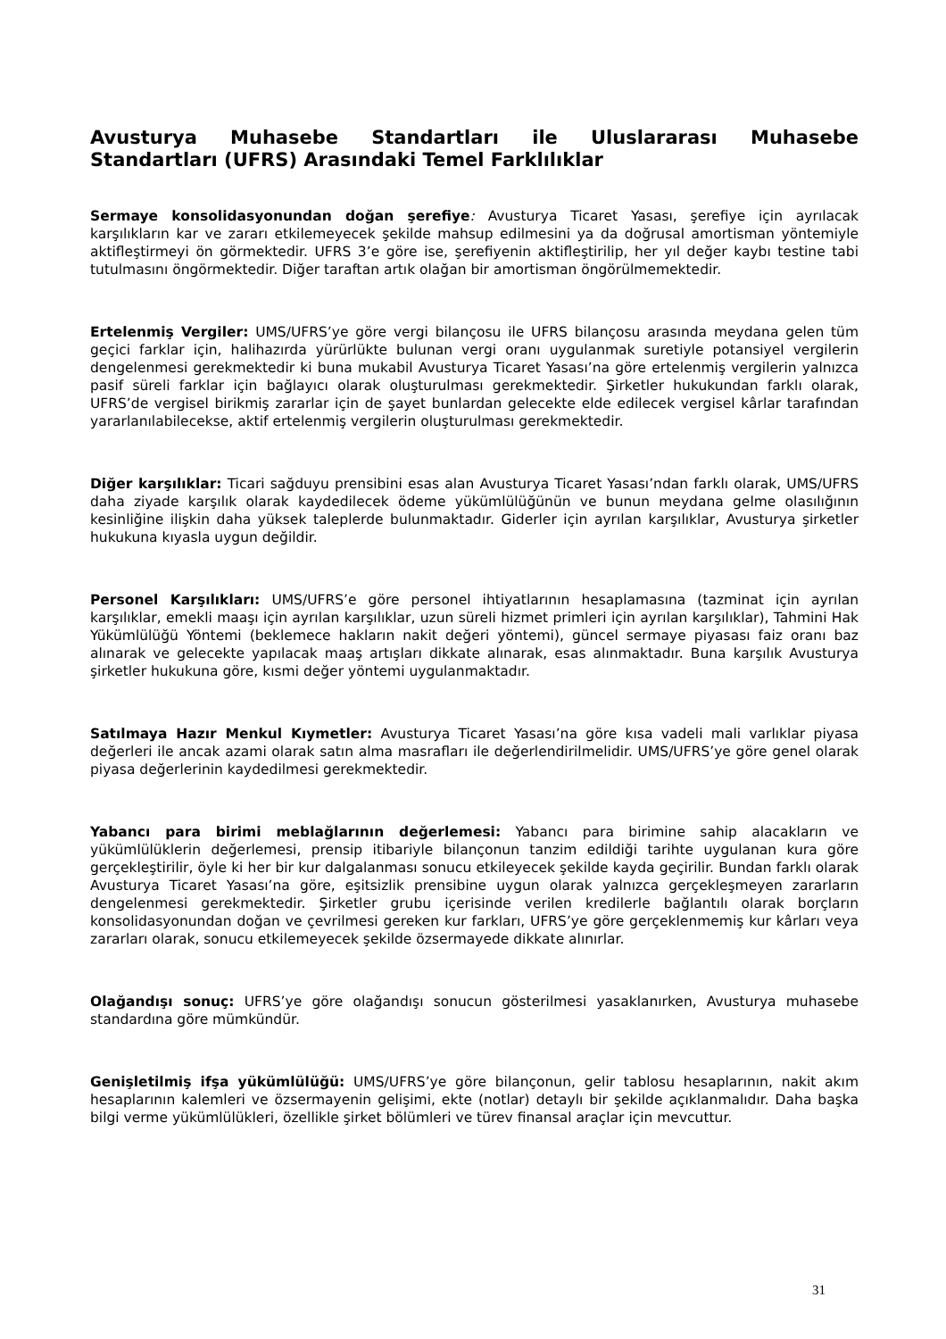Avusturya Muhasebe Standartları ile Uluslararası Muhasebe Standartları (UFRS) Arasındaki Temel Farklılıklar
Sermaye konsolidasyonundan doğan şerefiye: Avusturya Ticaret Yasası, şerefiye için ayrılacak karşılıkların kar ve zararı etkilemeyecek şekilde mahsup edilmesini ya da doğrusal amortisman yöntemiyle aktifleştirmeyi ön görmektedir. UFRS 3’e göre ise, şerefiyenin aktifleştirilip, her yıl değer kaybı testine tabi tutulmasını öngörmektedir. Diğer taraftan artık olağan bir amortisman öngörülmemektedir.
Ertelenmiş Vergiler: UMS/UFRS’ye göre vergi bilançosu ile UFRS bilançosu arasında meydana gelen tüm geçici farklar için, halihazırda yürürlükte bulunan vergi oranı uygulanmak suretiyle potansiyel vergilerin dengelenmesi gerekmektedir ki buna mukabil Avusturya Ticaret Yasası’na göre ertelenmiş vergilerin yalnızca pasif süreli farklar için bağlayıcı olarak oluşturulması gerekmektedir. Şirketler hukukundan farklı olarak, UFRS’de vergisel birikmiş zararlar için de şayet bunlardan gelecekte elde edilecek vergisel kârlar tarafından yararlanılabilecekse, aktif ertelenmiş vergilerin oluşturulması gerekmektedir.
Diğer karşılıklar: Ticari sağduyu prensibini esas alan Avusturya Ticaret Yasası’ndan farklı olarak, UMS/UFRS daha ziyade karşılık olarak kaydedilecek ödeme yükümlülüğünün ve bunun meydana gelme olasılığının kesinliğine ilişkin daha yüksek taleplerde bulunmaktadır. Giderler için ayrılan karşılıklar, Avusturya şirketler hukukuna kıyasla uygun değildir.
Personel Karşılıkları: UMS/UFRS’e göre personel ihtiyatlarının hesaplamasına (tazminat için ayrılan karşılıklar, emekli maaşı için ayrılan karşılıklar, uzun süreli hizmet primleri için ayrılan karşılıklar), Tahmini Hak Yükümlülüğü Yöntemi (beklemece hakların nakit değeri yöntemi), güncel sermaye piyasası faiz oranı baz alınarak ve gelecekte yapılacak maaş artışları dikkate alınarak, esas alınmaktadır. Buna karşılık Avusturya şirketler hukukuna göre, kısmi değer yöntemi uygulanmaktadır.
Satılmaya Hazır Menkul Kıymetler: Avusturya Ticaret Yasası’na göre kısa vadeli mali varlıklar piyasa değerleri ile ancak azami olarak satın alma masrafları ile değerlendirilmelidir. UMS/UFRS’ye göre genel olarak piyasa değerlerinin kaydedilmesi gerekmektedir.
Yabancı para birimi meblağlarının değerlemesi: Yabancı para birimine sahip alacakların ve yükümlülüklerin değerlemesi, prensip itibariyle bilançonun tanzim edildiği tarihte uygulanan kura göre gerçekleştirilir, öyle ki her bir kur dalgalanması sonucu etkileyecek şekilde kayda geçirilir. Bundan farklı olarak Avusturya Ticaret Yasası’na göre, eşitsizlik prensibine uygun olarak yalnızca gerçekleşmeyen zararların dengelenmesi gerekmektedir. Şirketler grubu içerisinde verilen kredilerle bağlantılı olarak borçların konsolidasyonundan doğan ve çevrilmesi gereken kur farkları, UFRS’ye göre gerçeklenmemiş kur kârları veya zararları olarak, sonucu etkilemeyecek şekilde özsermayede dikkate alınırlar.
Olağandışı sonuç: UFRS’ye göre olağandışı sonucun gösterilmesi yasaklanırken, Avusturya muhasebe standardına göre mümkündür.
Genişletilmiş ifşa yükümlülüğü: UMS/UFRS’ye göre bilançonun, gelir tablosu hesaplarının, nakit akım hesaplarının kalemleri ve özsermayenin gelişimi, ekte (notlar) detaylı bir şekilde açıklanmalıdır. Daha başka bilgi verme yükümlülükleri, özellikle şirket bölümleri ve türev finansal araçlar için mevcuttur.
31